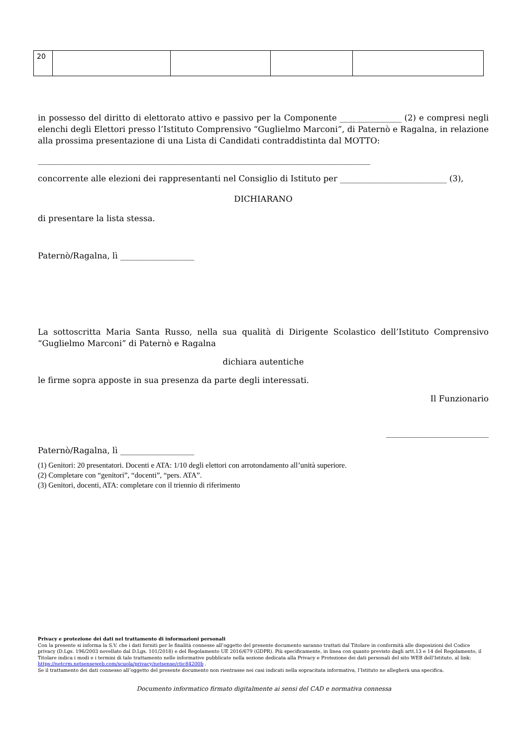| 20 | | | | |
in possesso del diritto di elettorato attivo e passivo per la Componente _______________ (2) e compresi negli elenchi degli Elettori presso l’Istituto Comprensivo “Guglielmo Marconi”, di Paternò e Ragalna, in relazione alla prossima presentazione di una Lista di Candidati contraddistinta dal MOTTO:
_________________________________________________________________________________
concorrente alle elezioni dei rappresentanti nel Consiglio di Istituto per __________________________ (3),
DICHIARANO
di presentare la lista stessa.
Paternò/Ragalna, lì __________________
La sottoscritta Maria Santa Russo, nella sua qualità di Dirigente Scolastico dell’Istituto Comprensivo “Guglielmo Marconi” di Paternò e Ragalna
dichiara autentiche
le firme sopra apposte in sua presenza da parte degli interessati.
Il Funzionario
_________________________
Paternò/Ragalna, lì __________________
(1) Genitori: 20 presentatori. Docenti e ATA: 1/10 degli elettori con arrotondamento all’unità superiore.
(2) Completare con “genitori”, “docenti”, “pers. ATA”.
(3) Genitori, docenti, ATA: completare con il triennio di riferimento
Privacy e protezione dei dati nel trattamento di informazioni personali
Con la presente si informa la S.V. che i dati forniti per le finalità connesse all’oggetto del presente documento saranno trattati dal Titolare in conformità alle disposizioni del Codice privacy (D.Lgs. 196/2003 novellato dal D.Lgs. 101/2018) e del Regolamento UE 2016/679 (GDPR). Più specificamente, in linea con quanto previsto dagli artt.13 e 14 del Regolamento, il Titolare indica i modi e i termini di tale trattamento nelle informative pubblicate nella sezione dedicata alla Privacy e Protezione dei dati personali del sito WEB dell’Istituto, al link: https://netcrm.netsenseweb.com/scuola/privacy/netsense/ctic84200b .
Se il trattamento dei dati connesso all’oggetto del presente documento non rientrasse nei casi indicati nella sopracitata informativa, l’Istituto ne allegherà una specifica.
Documento informatico firmato digitalmente ai sensi del CAD e normativa connessa